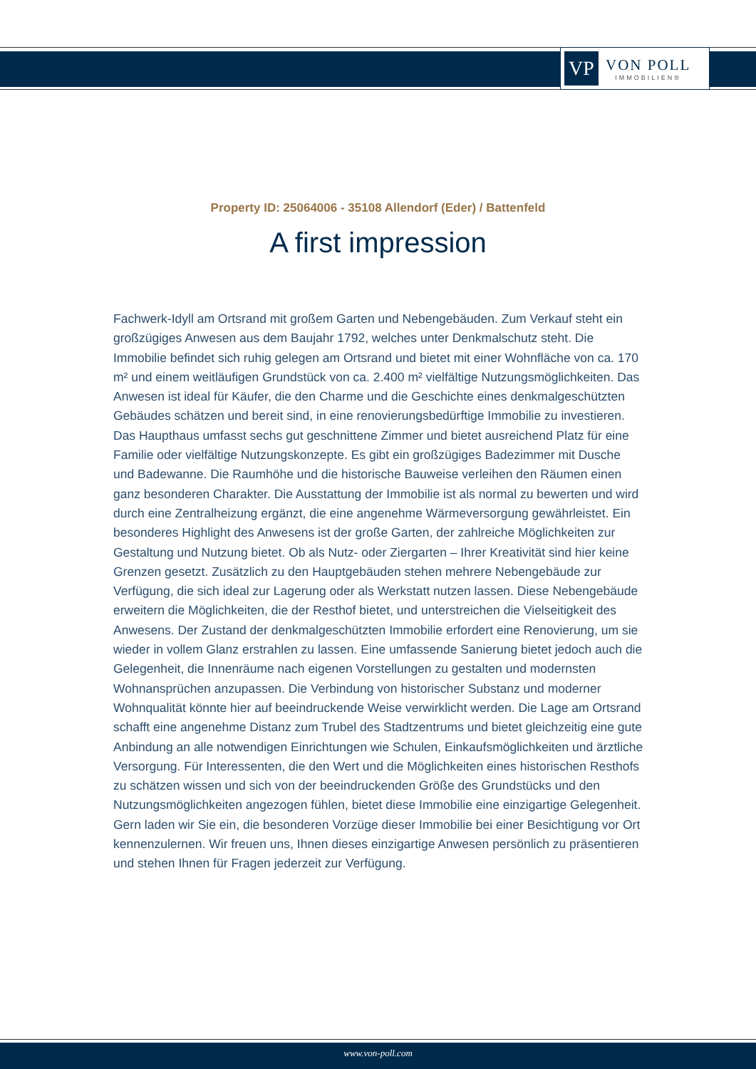VP
VON POLL
IMMOBILIEN®
Property ID: 25064006 - 35108 Allendorf (Eder) / Battenfeld
A first impression
Fachwerk-Idyll am Ortsrand mit großem Garten und Nebengebäuden. Zum Verkauf steht ein großzügiges Anwesen aus dem Baujahr 1792, welches unter Denkmalschutz steht. Die Immobilie befindet sich ruhig gelegen am Ortsrand und bietet mit einer Wohnfläche von ca. 170 m² und einem weitläufigen Grundstück von ca. 2.400 m² vielfältige Nutzungsmöglichkeiten. Das Anwesen ist ideal für Käufer, die den Charme und die Geschichte eines denkmalgeschützten Gebäudes schätzen und bereit sind, in eine renovierungsbedürftige Immobilie zu investieren. Das Haupthaus umfasst sechs gut geschnittene Zimmer und bietet ausreichend Platz für eine Familie oder vielfältige Nutzungskonzepte. Es gibt ein großzügiges Badezimmer mit Dusche und Badewanne. Die Raumhöhe und die historische Bauweise verleihen den Räumen einen ganz besonderen Charakter. Die Ausstattung der Immobilie ist als normal zu bewerten und wird durch eine Zentralheizung ergänzt, die eine angenehme Wärmeversorgung gewährleistet. Ein besonderes Highlight des Anwesens ist der große Garten, der zahlreiche Möglichkeiten zur Gestaltung und Nutzung bietet. Ob als Nutz- oder Ziergarten – Ihrer Kreativität sind hier keine Grenzen gesetzt. Zusätzlich zu den Hauptgebäuden stehen mehrere Nebengebäude zur Verfügung, die sich ideal zur Lagerung oder als Werkstatt nutzen lassen. Diese Nebengebäude erweitern die Möglichkeiten, die der Resthof bietet, und unterstreichen die Vielseitigkeit des Anwesens. Der Zustand der denkmalgeschützten Immobilie erfordert eine Renovierung, um sie wieder in vollem Glanz erstrahlen zu lassen. Eine umfassende Sanierung bietet jedoch auch die Gelegenheit, die Innenräume nach eigenen Vorstellungen zu gestalten und modernsten Wohnansprüchen anzupassen. Die Verbindung von historischer Substanz und moderner Wohnqualität könnte hier auf beeindruckende Weise verwirklicht werden. Die Lage am Ortsrand schafft eine angenehme Distanz zum Trubel des Stadtzentrums und bietet gleichzeitig eine gute Anbindung an alle notwendigen Einrichtungen wie Schulen, Einkaufsmöglichkeiten und ärztliche Versorgung. Für Interessenten, die den Wert und die Möglichkeiten eines historischen Resthofs zu schätzen wissen und sich von der beeindruckenden Größe des Grundstücks und den Nutzungsmöglichkeiten angezogen fühlen, bietet diese Immobilie eine einzigartige Gelegenheit. Gern laden wir Sie ein, die besonderen Vorzüge dieser Immobilie bei einer Besichtigung vor Ort kennenzulernen. Wir freuen uns, Ihnen dieses einzigartige Anwesen persönlich zu präsentieren und stehen Ihnen für Fragen jederzeit zur Verfügung.
www.von-poll.com